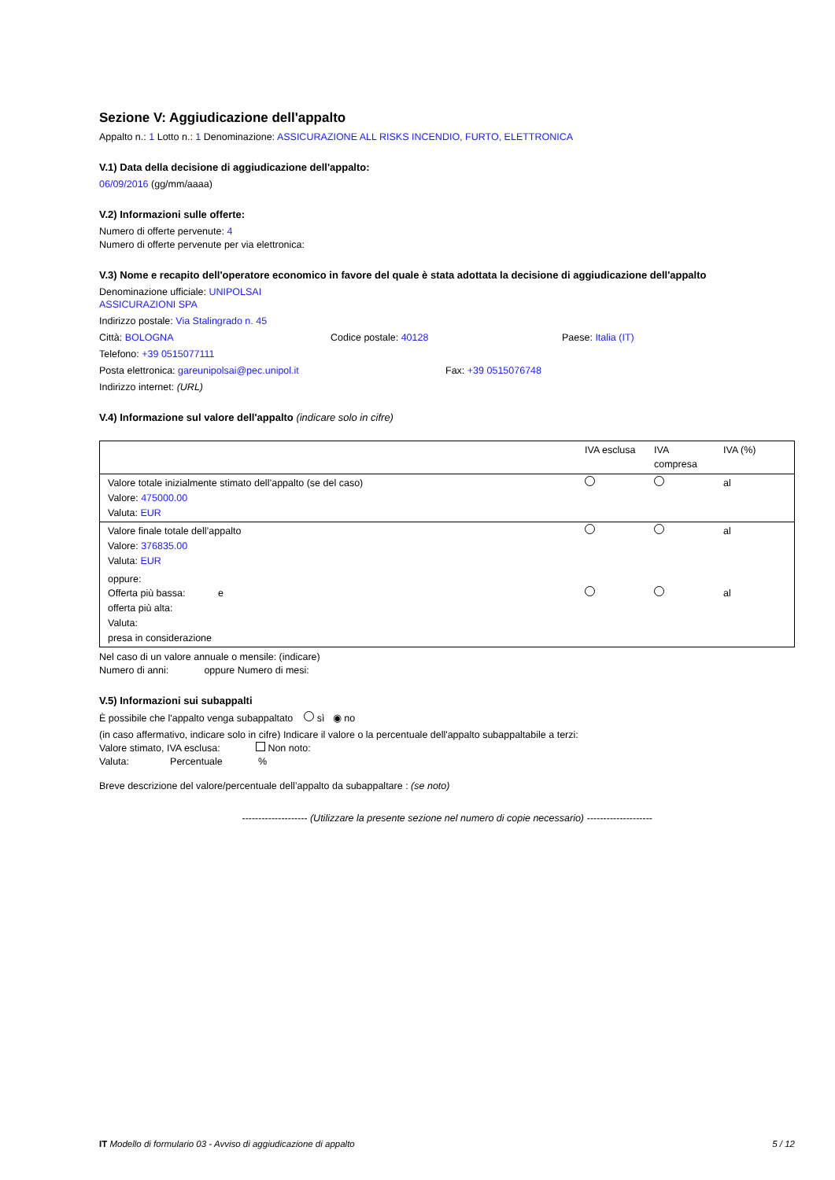Sezione V: Aggiudicazione dell'appalto
Appalto n.: 1 Lotto n.: 1 Denominazione: ASSICURAZIONE ALL RISKS INCENDIO, FURTO, ELETTRONICA
V.1) Data della decisione di aggiudicazione dell'appalto:
06/09/2016 (gg/mm/aaaa)
V.2) Informazioni sulle offerte:
Numero di offerte pervenute: 4
Numero di offerte pervenute per via elettronica:
V.3) Nome e recapito dell'operatore economico in favore del quale è stata adottata la decisione di aggiudicazione dell'appalto
Denominazione ufficiale: UNIPOLSAI
ASSICURAZIONI SPA
Indirizzo postale: Via Stalingrado n. 45
Città: BOLOGNA Codice postale: 40128 Paese: Italia (IT)
Telefono: +39 0515077111
Posta elettronica: gareunipolsai@pec.unipol.it Fax: +39 0515076748
Indirizzo internet: (URL)
V.4) Informazione sul valore dell'appalto (indicare solo in cifre)
| | IVA esclusa | IVA compresa | IVA (%) |
| --- | --- | --- | --- |
| Valore totale inizialmente stimato dell’appalto (se del caso) Valore: 475000.00 Valuta: EUR | | | al |
| Valore finale totale dell’appalto Valore: 376835.00 Valuta: EUR | | | al |
| oppure: Offerta più bassa: e offerta più alta: Valuta: presa in considerazione | | | al |
Nel caso di un valore annuale o mensile: (indicare)
Numero di anni: oppure Numero di mesi:
V.5) Informazioni sui subappalti
È possibile che l'appalto venga subappaltato sì ◉ no
(in caso affermativo, indicare solo in cifre) Indicare il valore o la percentuale dell'appalto subappaltabile a terzi:
Valore stimato, IVA esclusa: Non noto:
Valuta: Percentuale %
Breve descrizione del valore/percentuale dell’appalto da subappaltare : (se noto)
-------------------- (Utilizzare la presente sezione nel numero di copie necessario) --------------------
IT Modello di formulario 03 - Avviso di aggiudicazione di appalto 5 / 12